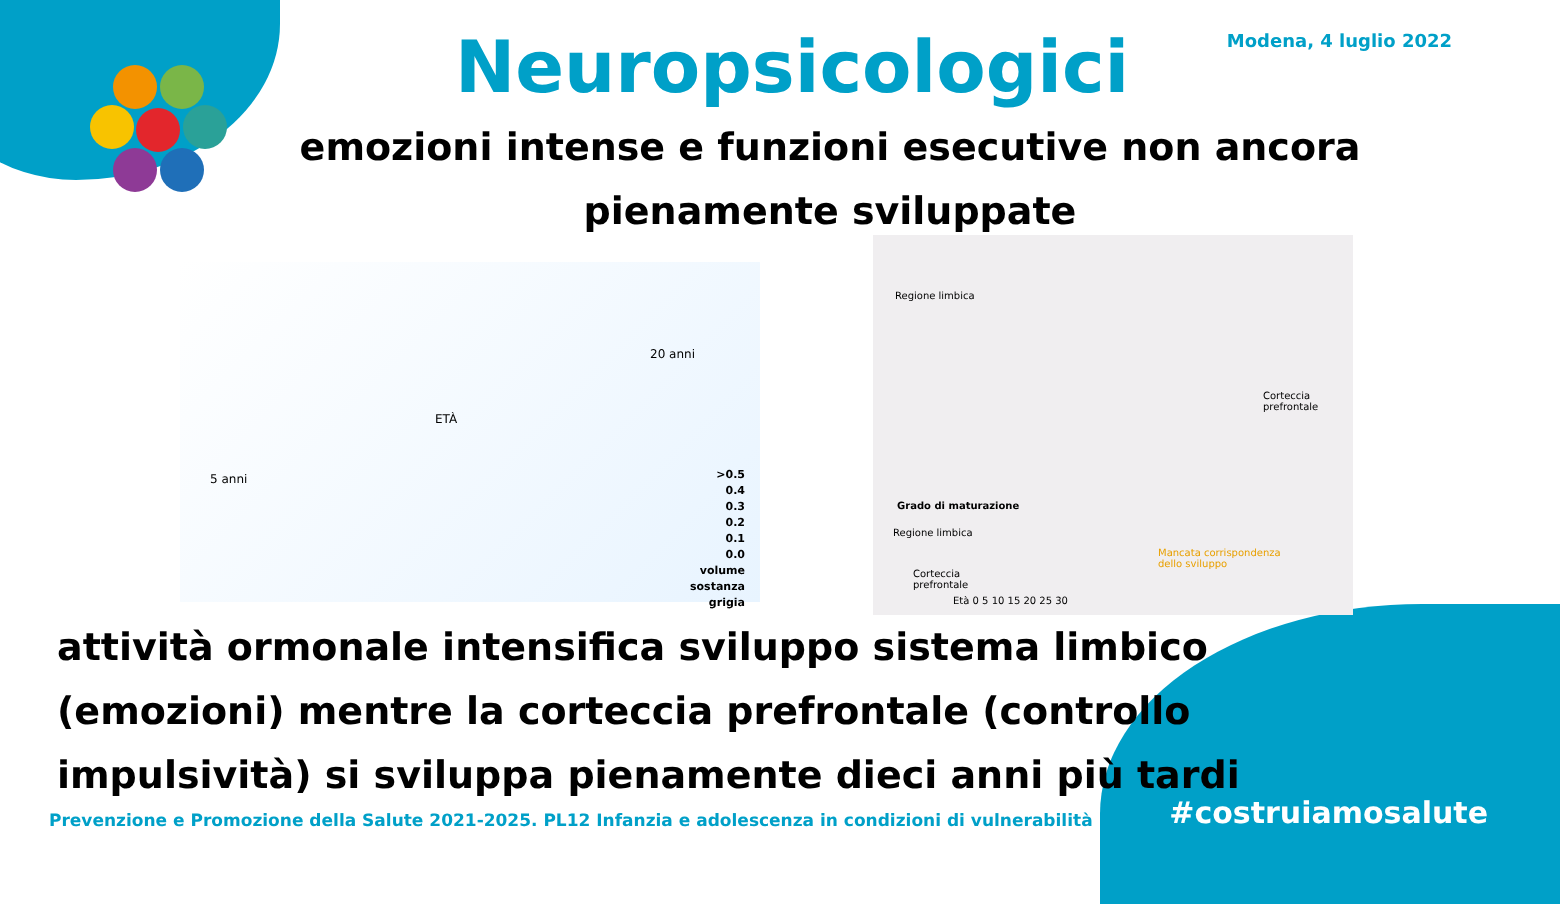Modena, 4 luglio 2022 Neuropsicologici
emozioni intense e funzioni esecutive non ancora pienamente sviluppate
5 anni
ETÀ
20 anni
>0.5
0.4
0.3
0.2
0.1
0.0
volume
sostanza
grigia
Regione limbica
Corteccia
prefrontale
Grado di maturazione
Regione limbica
Mancata corrispondenza
dello sviluppo
Corteccia
prefrontale
Età 0 5 10 15 20 25 30
attività ormonale intensifica sviluppo sistema limbico (emozioni) mentre la corteccia prefrontale (controllo impulsività) si sviluppa pienamente dieci anni più tardi
Prevenzione e Promozione della Salute 2021-2025. PL12 Infanzia e adolescenza in condizioni di vulnerabilità
#costruiamosalute